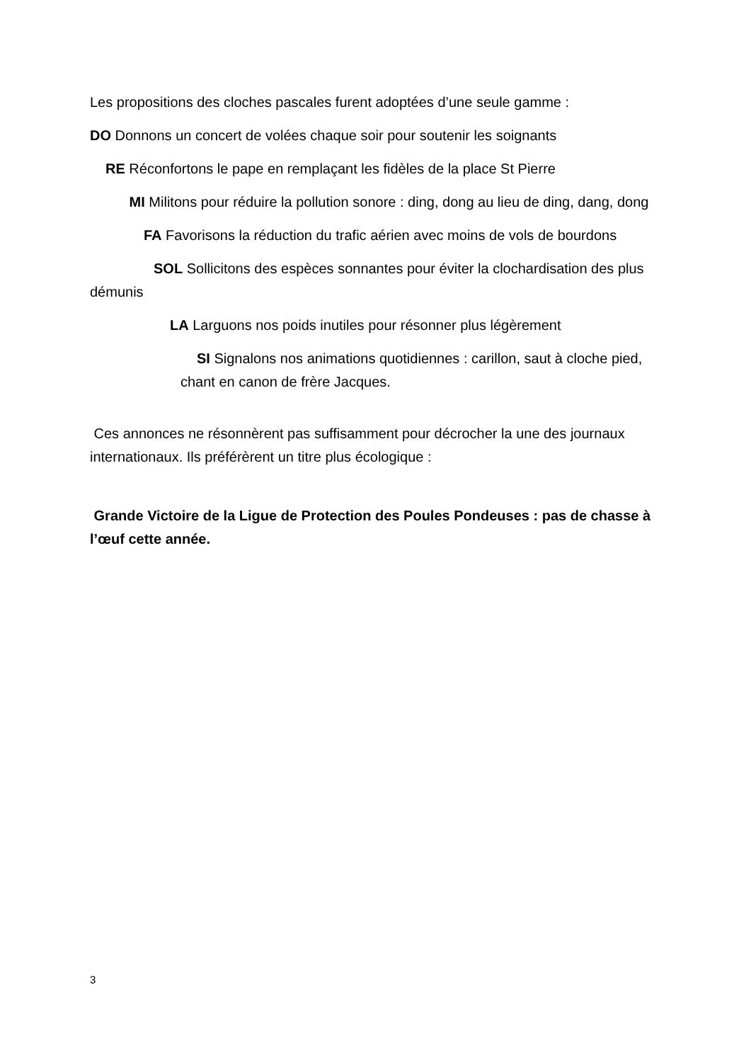Les propositions des cloches pascales furent adoptées d’une seule gamme :
DO Donnons un concert de volées chaque soir pour soutenir les soignants
RE Réconfortons le pape en remplaçant les fidèles de la place St Pierre
MI Militons pour réduire la pollution sonore : ding, dong au lieu de ding, dang, dong
FA Favorisons la réduction du trafic aérien avec moins de vols de bourdons
SOL Sollicitons des espèces sonnantes pour éviter la clochardisation des plus démunis
LA Larguons nos poids inutiles pour résonner plus légèrement
SI Signalons nos animations quotidiennes : carillon, saut à cloche pied, chant en canon de frère Jacques.
Ces annonces ne résonnèrent pas suffisamment pour décrocher la une des journaux internationaux. Ils préférèrent un titre plus écologique :
Grande Victoire de la Ligue de Protection des Poules Pondeuses : pas de chasse à l’œuf cette année.
3